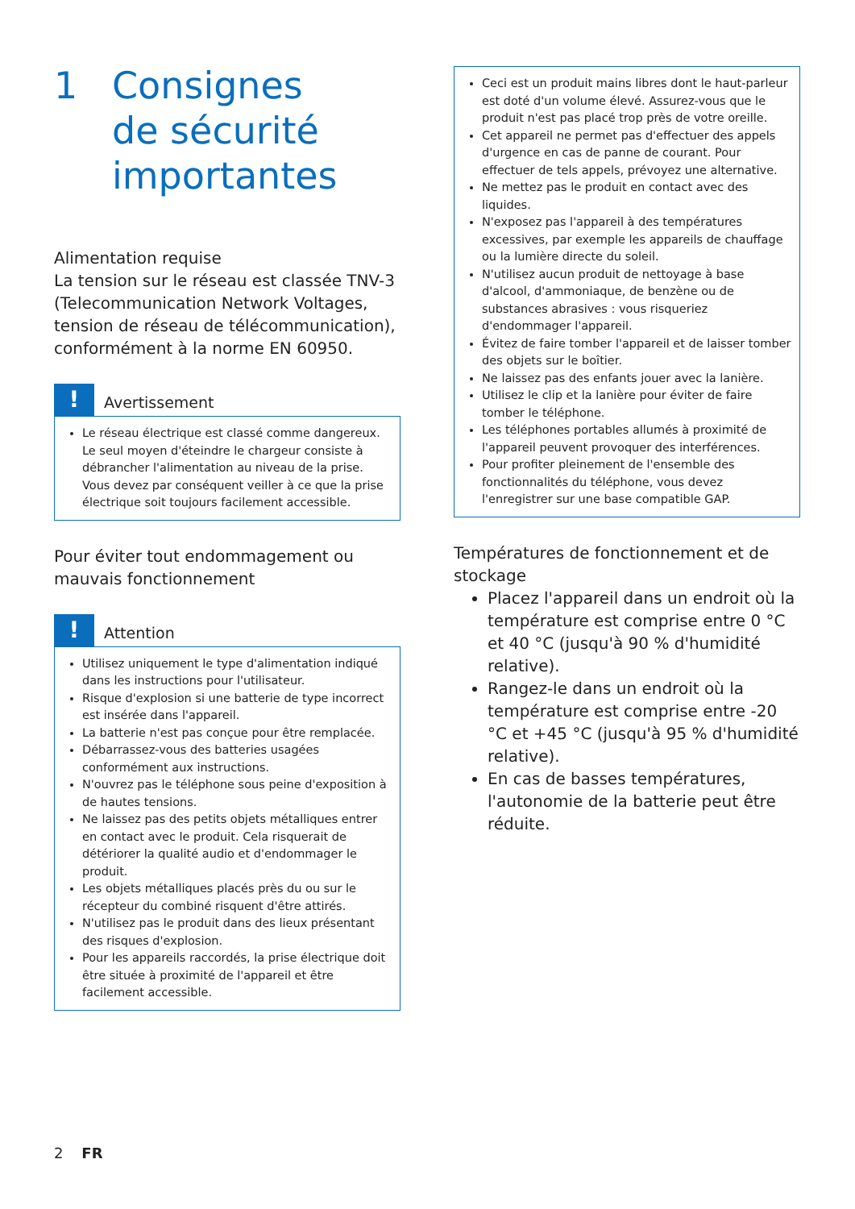1 Consignes
de sécurité
importantes
Alimentation requise
La tension sur le réseau est classée TNV-3 (Telecommunication Network Voltages, tension de réseau de télécommunication), conformément à la norme EN 60950.
!
Avertissement
Le réseau électrique est classé comme dangereux. Le seul moyen d'éteindre le chargeur consiste à débrancher l'alimentation au niveau de la prise. Vous devez par conséquent veiller à ce que la prise électrique soit toujours facilement accessible.
Pour éviter tout endommagement ou mauvais fonctionnement
!
Attention
Utilisez uniquement le type d'alimentation indiqué dans les instructions pour l'utilisateur.
Risque d'explosion si une batterie de type incorrect est insérée dans l'appareil.
La batterie n'est pas conçue pour être remplacée.
Débarrassez-vous des batteries usagées conformément aux instructions.
N'ouvrez pas le téléphone sous peine d'exposition à de hautes tensions.
Ne laissez pas des petits objets métalliques entrer en contact avec le produit. Cela risquerait de détériorer la qualité audio et d'endommager le produit.
Les objets métalliques placés près du ou sur le récepteur du combiné risquent d'être attirés.
N'utilisez pas le produit dans des lieux présentant des risques d'explosion.
Pour les appareils raccordés, la prise électrique doit être située à proximité de l'appareil et être facilement accessible.
Ceci est un produit mains libres dont le haut-parleur est doté d'un volume élevé. Assurez-vous que le produit n'est pas placé trop près de votre oreille.
Cet appareil ne permet pas d'effectuer des appels d'urgence en cas de panne de courant. Pour effectuer de tels appels, prévoyez une alternative.
Ne mettez pas le produit en contact avec des liquides.
N'exposez pas l'appareil à des températures excessives, par exemple les appareils de chauffage ou la lumière directe du soleil.
N'utilisez aucun produit de nettoyage à base d'alcool, d'ammoniaque, de benzène ou de substances abrasives : vous risqueriez d'endommager l'appareil.
Évitez de faire tomber l'appareil et de laisser tomber des objets sur le boîtier.
Ne laissez pas des enfants jouer avec la lanière.
Utilisez le clip et la lanière pour éviter de faire tomber le téléphone.
Les téléphones portables allumés à proximité de l'appareil peuvent provoquer des interférences.
Pour profiter pleinement de l'ensemble des fonctionnalités du téléphone, vous devez l'enregistrer sur une base compatible GAP.
Températures de fonctionnement et de stockage
Placez l'appareil dans un endroit où la température est comprise entre 0 °C et 40 °C (jusqu'à 90 % d'humidité relative).
Rangez-le dans un endroit où la température est comprise entre -20 °C et +45 °C (jusqu'à 95 % d'humidité relative).
En cas de basses températures, l'autonomie de la batterie peut être réduite.
2 FR